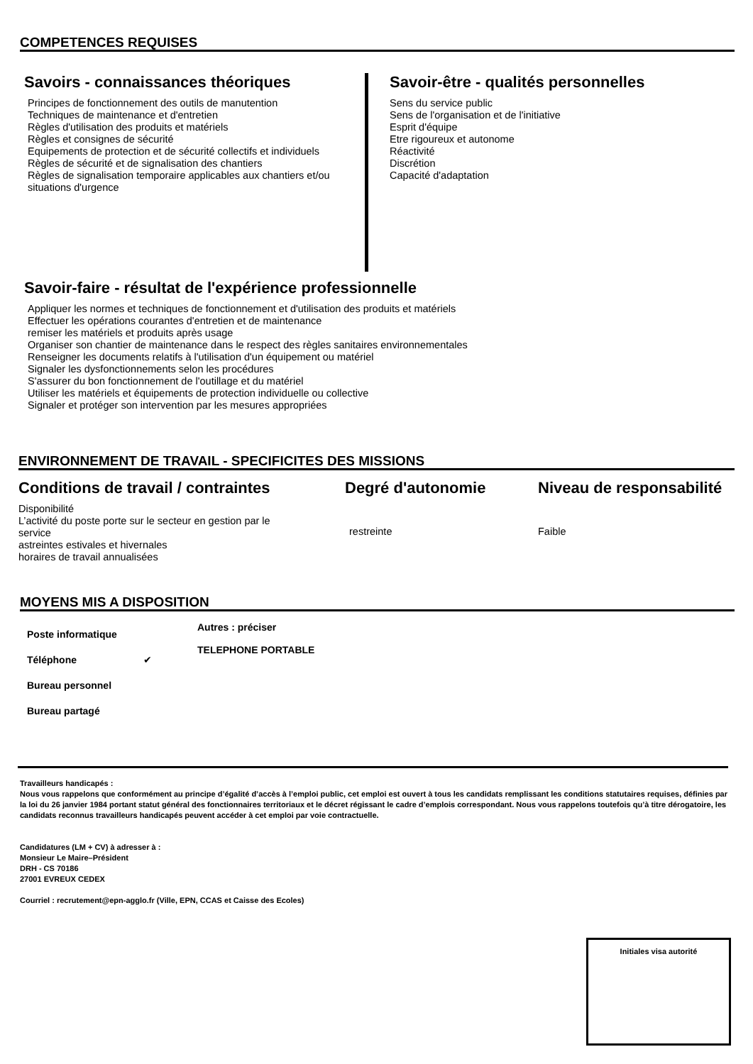COMPETENCES REQUISES
Savoirs - connaissances théoriques
Principes de fonctionnement des outils de manutention
Techniques de maintenance et d'entretien
Règles d'utilisation des produits et matériels
Règles et consignes de sécurité
Equipements de protection et de sécurité collectifs et individuels
Règles de sécurité et de signalisation des chantiers
Règles de signalisation temporaire applicables aux chantiers et/ou situations d'urgence
Savoir-être - qualités personnelles
Sens du service public
Sens de l'organisation et de l'initiative
Esprit d'équipe
Etre rigoureux et autonome
Réactivité
Discrétion
Capacité d'adaptation
Savoir-faire - résultat de l'expérience professionnelle
Appliquer les normes et techniques de fonctionnement et d'utilisation des produits et matériels
Effectuer les opérations courantes d'entretien et de maintenance
remiser les matériels et produits après usage
Organiser son chantier de maintenance dans le respect des règles sanitaires environnementales
Renseigner les documents relatifs à l'utilisation d'un équipement ou matériel
Signaler les dysfonctionnements selon les procédures
S'assurer du bon fonctionnement de l'outillage et du matériel
Utiliser les matériels et équipements de protection individuelle ou collective
Signaler et protéger son intervention par les mesures appropriées
ENVIRONNEMENT DE TRAVAIL - SPECIFICITES DES MISSIONS
Conditions de travail / contraintes
Disponibilité
L’activité du poste porte sur le secteur en gestion par le service
astreintes estivales et hivernales
horaires de travail annualisées
Degré d'autonomie
restreinte
Niveau de responsabilité
Faible
MOYENS MIS A DISPOSITION
Poste informatique
Téléphone ✔
Bureau personnel
Bureau partagé
Autres : préciser
TELEPHONE PORTABLE
Travailleurs handicapés :
Nous vous rappelons que conformément au principe d’égalité d’accès à l’emploi public, cet emploi est ouvert à tous les candidats remplissant les conditions statutaires requises, définies par la loi du 26 janvier 1984 portant statut général des fonctionnaires territoriaux et le décret régissant le cadre d’emplois correspondant. Nous vous rappelons toutefois qu’à titre dérogatoire, les candidats reconnus travailleurs handicapés peuvent accéder à cet emploi par voie contractuelle.
Candidatures (LM + CV) à adresser à :
Monsieur Le Maire–Président
DRH - CS 70186
27001 EVREUX CEDEX
Courriel : recrutement@epn-agglo.fr (Ville, EPN, CCAS et Caisse des Ecoles)
Initiales visa autorité